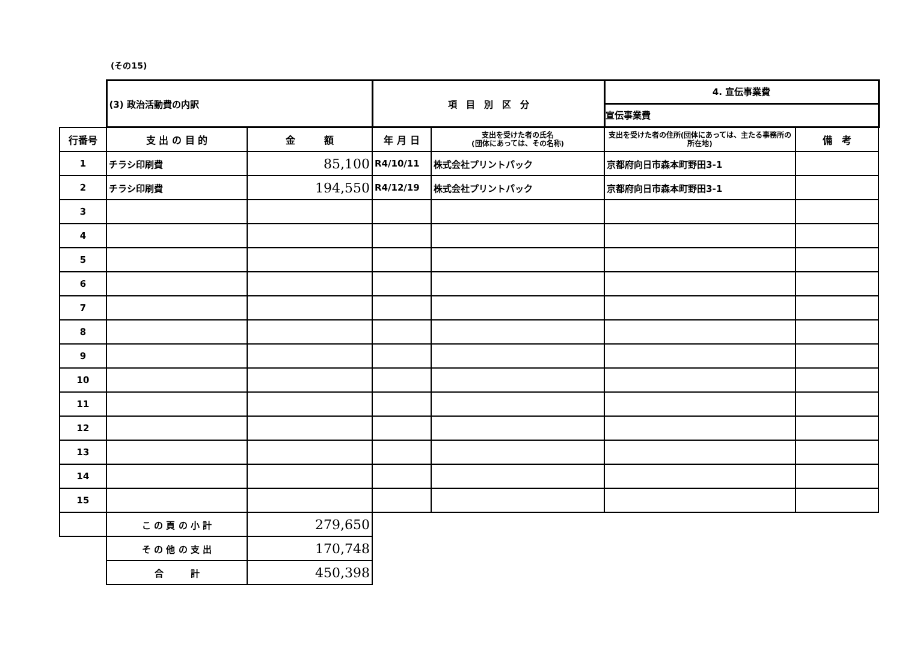(その15)
| | (3) 政治活動費の内訳 | | 項 目 別 区 分 | | 4. 宣伝事業費 宣伝事業費 | |
| 行番号 | 支 出 の 目 的 | 金 額 | 年 月 日 | 支出を受けた者の氏名 (団体にあっては、その名称) | 支出を受けた者の住所(団体にあっては、主たる事務所の所在地) | 備 考 |
| 1 | チラシ印刷費 | 85,100 | R4/10/11 | 株式会社プリントパック | 京都府向日市森本町野田3-1 | |
| 2 | チラシ印刷費 | 194,550 | R4/12/19 | 株式会社プリントパック | 京都府向日市森本町野田3-1 | |
| 3 | | | | | | |
| 4 | | | | | | |
| 5 | | | | | | |
| 6 | | | | | | |
| 7 | | | | | | |
| 8 | | | | | | |
| 9 | | | | | | |
| 10 | | | | | | |
| 11 | | | | | | |
| 12 | | | | | | |
| 13 | | | | | | |
| 14 | | | | | | |
| 15 | | | | | | |
| | こ の 頁 の 小 計 | 279,650 | | | | |
| | そ の 他 の 支 出 | 170,748 | | | | |
| | 合 計 | 450,398 | | | | |